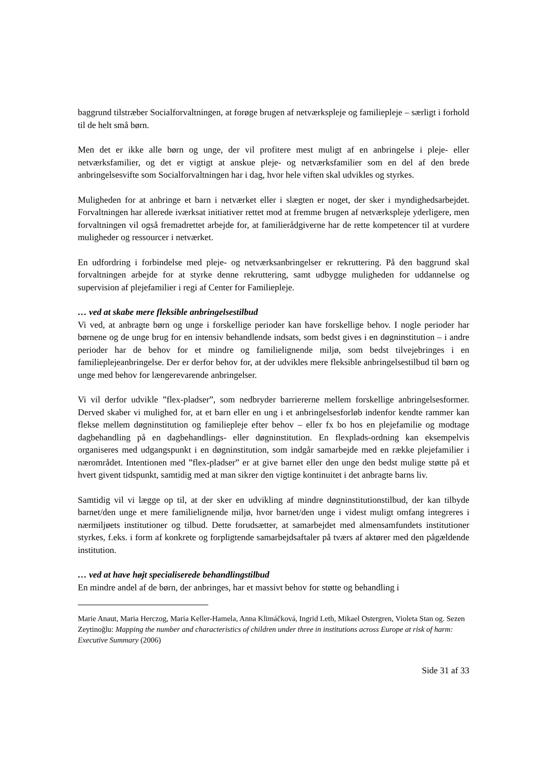baggrund tilstræber Socialforvaltningen, at forøge brugen af netværkspleje og familiepleje – særligt i forhold til de helt små børn.
Men det er ikke alle børn og unge, der vil profitere mest muligt af en anbringelse i pleje- eller netværksfamilier, og det er vigtigt at anskue pleje- og netværksfamilier som en del af den brede anbringelsesvifte som Socialforvaltningen har i dag, hvor hele viften skal udvikles og styrkes.
Muligheden for at anbringe et barn i netværket eller i slægten er noget, der sker i myndighedsarbejdet. Forvaltningen har allerede iværksat initiativer rettet mod at fremme brugen af netværkspleje yderligere, men forvaltningen vil også fremadrettet arbejde for, at familierådgiverne har de rette kompetencer til at vurdere muligheder og ressourcer i netværket.
En udfordring i forbindelse med pleje- og netværksanbringelser er rekruttering. På den baggrund skal forvaltningen arbejde for at styrke denne rekruttering, samt udbygge muligheden for uddannelse og supervision af plejefamilier i regi af Center for Familiepleje.
… ved at skabe mere fleksible anbringelsestilbud
Vi ved, at anbragte børn og unge i forskellige perioder kan have forskellige behov. I nogle perioder har børnene og de unge brug for en intensiv behandlende indsats, som bedst gives i en døgninstitution – i andre perioder har de behov for et mindre og familielignende miljø, som bedst tilvejebringes i en familieplejeanbringelse. Der er derfor behov for, at der udvikles mere fleksible anbringelsestilbud til børn og unge med behov for længerevarende anbringelser.
Vi vil derfor udvikle ”flex-pladser”, som nedbryder barriererne mellem forskellige anbringelsesformer. Derved skaber vi mulighed for, at et barn eller en ung i et anbringelsesforløb indenfor kendte rammer kan flekse mellem døgninstitution og familiepleje efter behov – eller fx bo hos en plejefamilie og modtage dagbehandling på en dagbehandlings- eller døgninstitution. En flexplads-ordning kan eksempelvis organiseres med udgangspunkt i en døgninstitution, som indgår samarbejde med en række plejefamilier i nærområdet. Intentionen med ”flex-pladser” er at give barnet eller den unge den bedst mulige støtte på et hvert givent tidspunkt, samtidig med at man sikrer den vigtige kontinuitet i det anbragte barns liv.
Samtidig vil vi lægge op til, at der sker en udvikling af mindre døgninstitutionstilbud, der kan tilbyde barnet/den unge et mere familielignende miljø, hvor barnet/den unge i videst muligt omfang integreres i nærmiljøets institutioner og tilbud. Dette forudsætter, at samarbejdet med almensamfundets institutioner styrkes, f.eks. i form af konkrete og forpligtende samarbejdsaftaler på tværs af aktører med den pågældende institution.
… ved at have højt specialiserede behandlingstilbud
En mindre andel af de børn, der anbringes, har et massivt behov for støtte og behandling i
Marie Anaut, Maria Herczog, Maria Keller-Hamela, Anna Klimáčková, Ingrid Leth, Mikael Ostergren, Violeta Stan og. Sezen Zeytinoğlu: Mapping the number and characteristics of children under three in institutions across Europe at risk of harm: Executive Summary (2006)
Side 31 af 33